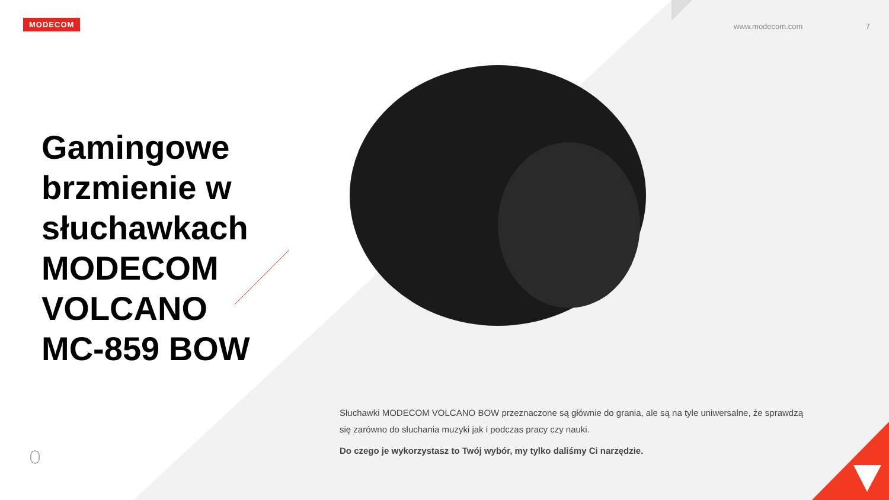MODECOM www.modecom.com 7
Gamingowe
brzmienie w
słuchawkach
MODECOM
VOLCANO
MC-859 BOW
Słuchawki MODECOM VOLCANO BOW przeznaczone są głównie do grania, ale są na tyle uniwersalne, że sprawdzą się zarówno do słuchania muzyki jak i podczas pracy czy nauki.
Do czego je wykorzystasz to Twój wybór, my tylko daliśmy Ci narzędzie.